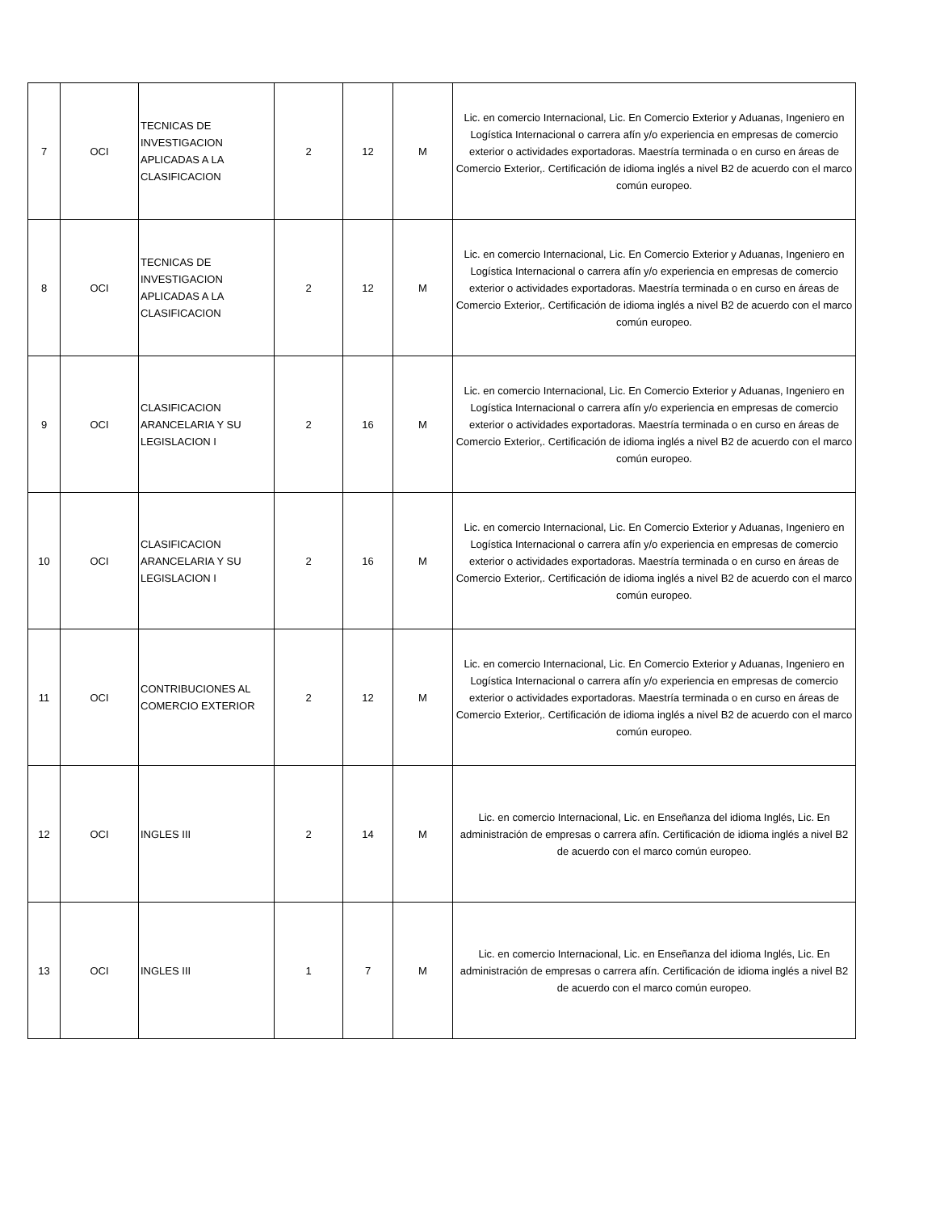| 7 | OCI | TECNICAS DE INVESTIGACION APLICADAS A LA CLASIFICACION | 2 | 12 | M | Lic. en comercio Internacional, Lic. En Comercio Exterior y Aduanas, Ingeniero en Logística Internacional o carrera afín y/o experiencia en empresas de comercio exterior o actividades exportadoras. Maestría terminada o en curso en áreas de Comercio Exterior,. Certificación de idioma inglés a nivel B2 de acuerdo con el marco común europeo. |
| 8 | OCI | TECNICAS DE INVESTIGACION APLICADAS A LA CLASIFICACION | 2 | 12 | M | Lic. en comercio Internacional, Lic. En Comercio Exterior y Aduanas, Ingeniero en Logística Internacional o carrera afín y/o experiencia en empresas de comercio exterior o actividades exportadoras. Maestría terminada o en curso en áreas de Comercio Exterior,. Certificación de idioma inglés a nivel B2 de acuerdo con el marco común europeo. |
| 9 | OCI | CLASIFICACION ARANCELARIA Y SU LEGISLACION I | 2 | 16 | M | Lic. en comercio Internacional, Lic. En Comercio Exterior y Aduanas, Ingeniero en Logística Internacional o carrera afín y/o experiencia en empresas de comercio exterior o actividades exportadoras. Maestría terminada o en curso en áreas de Comercio Exterior,. Certificación de idioma inglés a nivel B2 de acuerdo con el marco común europeo. |
| 10 | OCI | CLASIFICACION ARANCELARIA Y SU LEGISLACION I | 2 | 16 | M | Lic. en comercio Internacional, Lic. En Comercio Exterior y Aduanas, Ingeniero en Logística Internacional o carrera afín y/o experiencia en empresas de comercio exterior o actividades exportadoras. Maestría terminada o en curso en áreas de Comercio Exterior,. Certificación de idioma inglés a nivel B2 de acuerdo con el marco común europeo. |
| 11 | OCI | CONTRIBUCIONES AL COMERCIO EXTERIOR | 2 | 12 | M | Lic. en comercio Internacional, Lic. En Comercio Exterior y Aduanas, Ingeniero en Logística Internacional o carrera afín y/o experiencia en empresas de comercio exterior o actividades exportadoras. Maestría terminada o en curso en áreas de Comercio Exterior,. Certificación de idioma inglés a nivel B2 de acuerdo con el marco común europeo. |
| 12 | OCI | INGLES III | 2 | 14 | M | Lic. en comercio Internacional, Lic. en Enseñanza del idioma Inglés, Lic. En administración de empresas o carrera afín. Certificación de idioma inglés a nivel B2 de acuerdo con el marco común europeo. |
| 13 | OCI | INGLES III | 1 | 7 | M | Lic. en comercio Internacional, Lic. en Enseñanza del idioma Inglés, Lic. En administración de empresas o carrera afín. Certificación de idioma inglés a nivel B2 de acuerdo con el marco común europeo. |